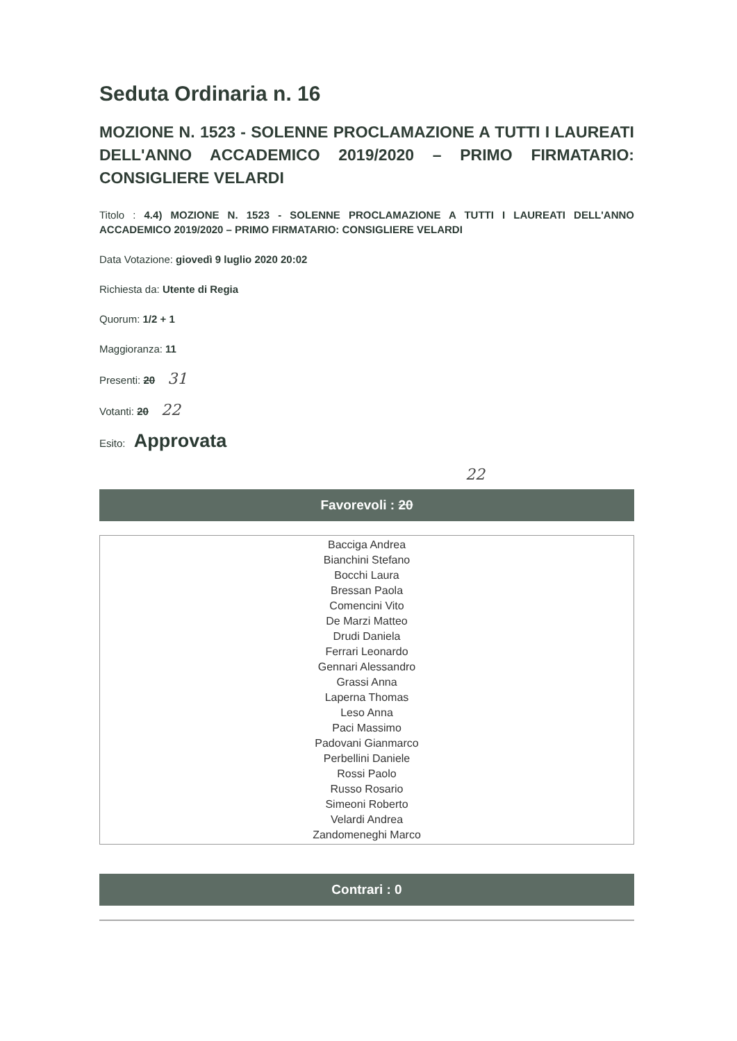Seduta Ordinaria n. 16
MOZIONE N. 1523 - SOLENNE PROCLAMAZIONE A TUTTI I LAUREATI DELL'ANNO ACCADEMICO 2019/2020 – PRIMO FIRMATARIO: CONSIGLIERE VELARDI
Titolo : 4.4) MOZIONE N. 1523 - SOLENNE PROCLAMAZIONE A TUTTI I LAUREATI DELL'ANNO ACCADEMICO 2019/2020 – PRIMO FIRMATARIO: CONSIGLIERE VELARDI
Data Votazione: giovedì 9 luglio 2020 20:02
Richiesta da: Utente di Regia
Quorum: 1/2 + 1
Maggioranza: 11
Presenti: 20 31
Votanti: 20 22
Esito: Approvata
22
Favorevoli : 20
Bacciga Andrea
Bianchini Stefano
Bocchi Laura
Bressan Paola
Comencini Vito
De Marzi Matteo
Drudi Daniela
Ferrari Leonardo
Gennari Alessandro
Grassi Anna
Laperna Thomas
Leso Anna
Paci Massimo
Padovani Gianmarco
Perbellini Daniele
Rossi Paolo
Russo Rosario
Simeoni Roberto
Velardi Andrea
Zandomeneghi Marco
Contrari : 0